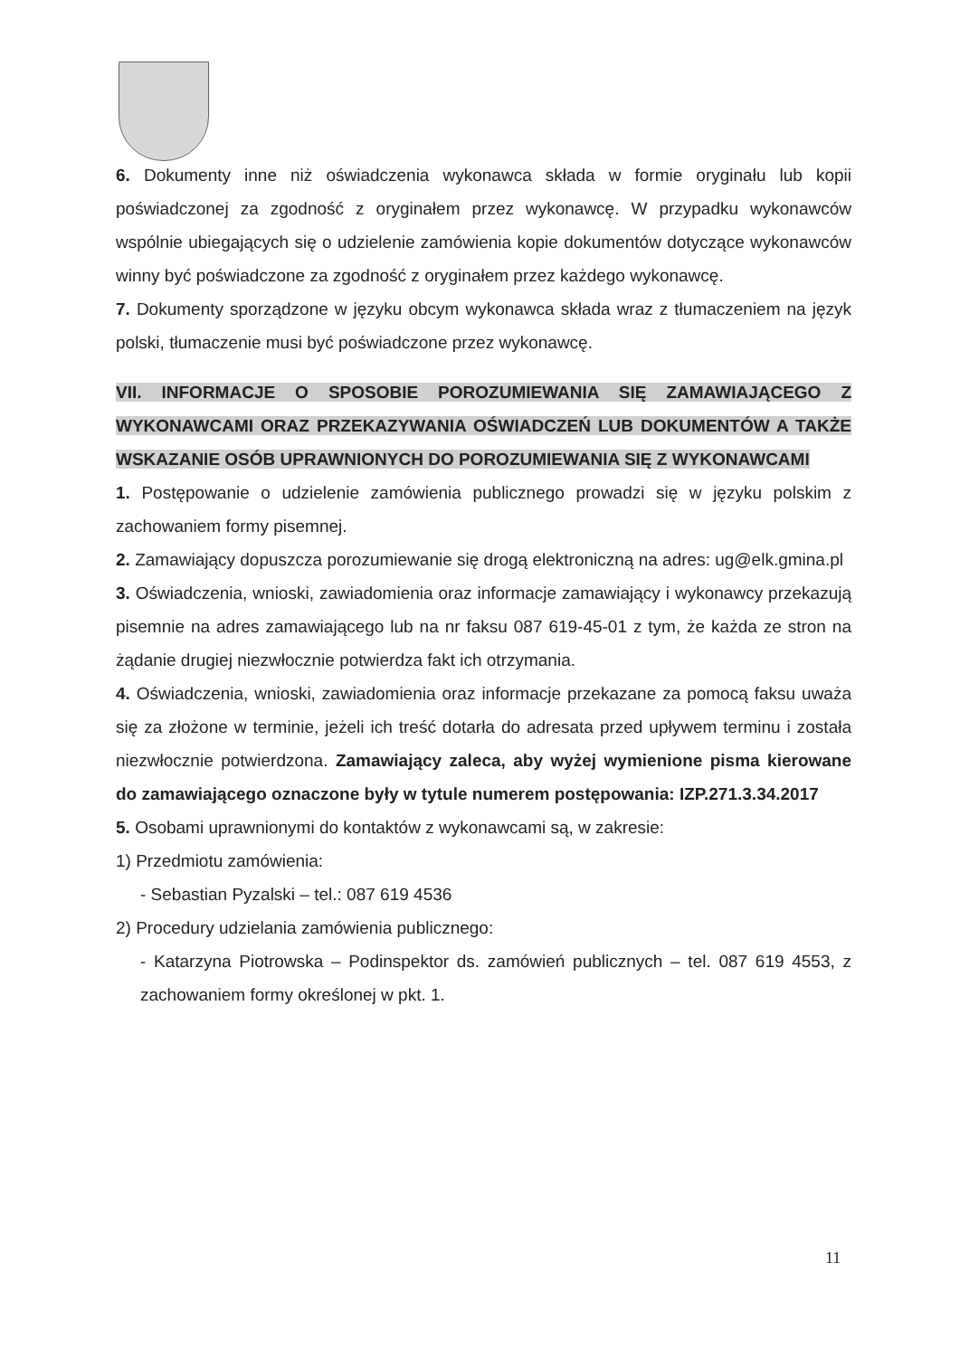6. Dokumenty inne niż oświadczenia wykonawca składa w formie oryginału lub kopii poświadczonej za zgodność z oryginałem przez wykonawcę. W przypadku wykonawców wspólnie ubiegających się o udzielenie zamówienia kopie dokumentów dotyczące wykonawców winny być poświadczone za zgodność z oryginałem przez każdego wykonawcę.
7. Dokumenty sporządzone w języku obcym wykonawca składa wraz z tłumaczeniem na język polski, tłumaczenie musi być poświadczone przez wykonawcę.
VII. INFORMACJE O SPOSOBIE POROZUMIEWANIA SIĘ ZAMAWIAJĄCEGO Z WYKONAWCAMI ORAZ PRZEKAZYWANIA OŚWIADCZEŃ LUB DOKUMENTÓW A TAKŻE WSKAZANIE OSÓB UPRAWNIONYCH DO POROZUMIEWANIA SIĘ Z WYKONAWCAMI
1. Postępowanie o udzielenie zamówienia publicznego prowadzi się w języku polskim z zachowaniem formy pisemnej.
2. Zamawiający dopuszcza porozumiewanie się drogą elektroniczną na adres: ug@elk.gmina.pl
3. Oświadczenia, wnioski, zawiadomienia oraz informacje zamawiający i wykonawcy przekazują pisemnie na adres zamawiającego lub na nr faksu 087 619-45-01 z tym, że każda ze stron na żądanie drugiej niezwłocznie potwierdza fakt ich otrzymania.
4. Oświadczenia, wnioski, zawiadomienia oraz informacje przekazane za pomocą faksu uważa się za złożone w terminie, jeżeli ich treść dotarła do adresata przed upływem terminu i została niezwłocznie potwierdzona. Zamawiający zaleca, aby wyżej wymienione pisma kierowane do zamawiającego oznaczone były w tytule numerem postępowania: IZP.271.3.34.2017
5. Osobami uprawnionymi do kontaktów z wykonawcami są, w zakresie:
1) Przedmiotu zamówienia:
- Sebastian Pyzalski – tel.: 087 619 4536
2) Procedury udzielania zamówienia publicznego:
- Katarzyna Piotrowska – Podinspektor ds. zamówień publicznych – tel. 087 619 4553, z zachowaniem formy określonej w pkt. 1.
11